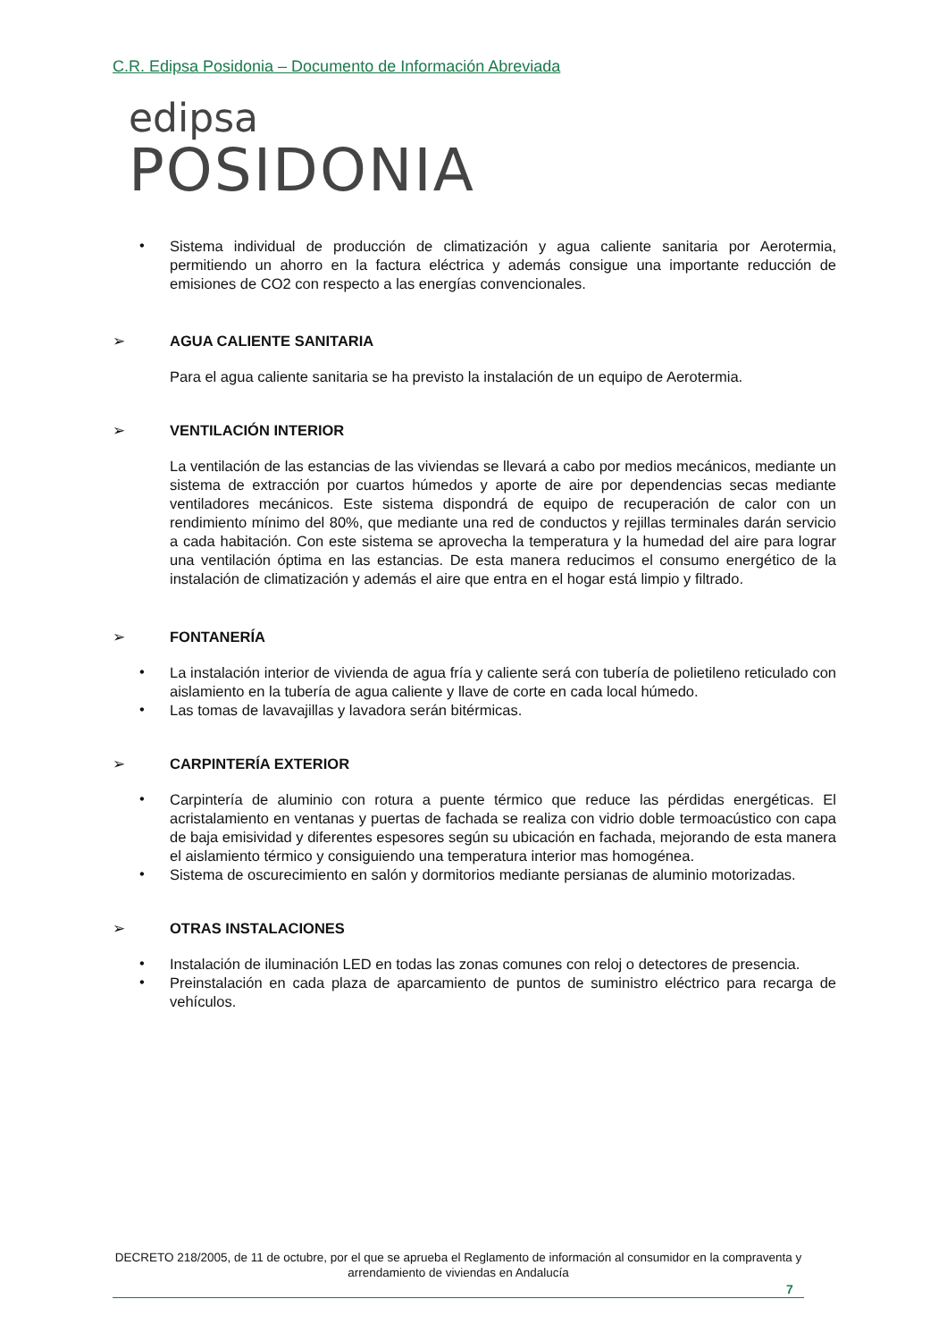C.R. Edipsa Posidonia – Documento de Información Abreviada
edipsa
POSIDONIA
•
Sistema individual de producción de climatización y agua caliente sanitaria por Aerotermia, permitiendo un ahorro en la factura eléctrica y además consigue una importante reducción de emisiones de CO2 con respecto a las energías convencionales.
➢ AGUA CALIENTE SANITARIA
Para el agua caliente sanitaria se ha previsto la instalación de un equipo de Aerotermia.
➢ VENTILACIÓN INTERIOR
La ventilación de las estancias de las viviendas se llevará a cabo por medios mecánicos, mediante un sistema de extracción por cuartos húmedos y aporte de aire por dependencias secas mediante ventiladores mecánicos. Este sistema dispondrá de equipo de recuperación de calor con un rendimiento mínimo del 80%, que mediante una red de conductos y rejillas terminales darán servicio a cada habitación. Con este sistema se aprovecha la temperatura y la humedad del aire para lograr una ventilación óptima en las estancias. De esta manera reducimos el consumo energético de la instalación de climatización y además el aire que entra en el hogar está limpio y filtrado.
➢ FONTANERÍA
•
La instalación interior de vivienda de agua fría y caliente será con tubería de polietileno reticulado con aislamiento en la tubería de agua caliente y llave de corte en cada local húmedo.
•
Las tomas de lavavajillas y lavadora serán bitérmicas.
➢ CARPINTERÍA EXTERIOR
•
Carpintería de aluminio con rotura a puente térmico que reduce las pérdidas energéticas. El acristalamiento en ventanas y puertas de fachada se realiza con vidrio doble termoacústico con capa de baja emisividad y diferentes espesores según su ubicación en fachada, mejorando de esta manera el aislamiento térmico y consiguiendo una temperatura interior mas homogénea.
•
Sistema de oscurecimiento en salón y dormitorios mediante persianas de aluminio motorizadas.
➢ OTRAS INSTALACIONES
•
Instalación de iluminación LED en todas las zonas comunes con reloj o detectores de presencia.
•
Preinstalación en cada plaza de aparcamiento de puntos de suministro eléctrico para recarga de vehículos.
DECRETO 218/2005, de 11 de octubre, por el que se aprueba el Reglamento de información al consumidor en la compraventa y arrendamiento de viviendas en Andalucía
7